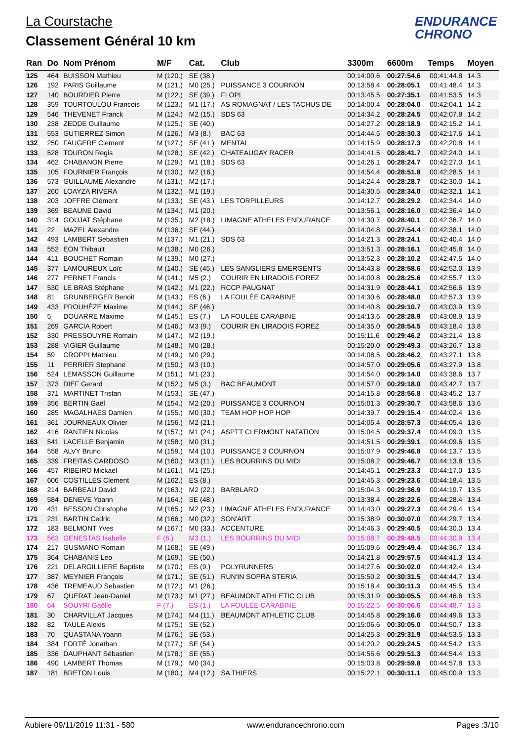La Courstache
Classement Général 10 km
ENDURANCE
CHRONO
| Ran | Do | Nom Prénom | M/F | Cat. | Club | 3300m | 6600m | Temps | Moyen |
| --- | --- | --- | --- | --- | --- | --- | --- | --- | --- |
| 125 | 464 | BUISSON Mathieu | M (120.) | SE (38.) | | 00:14:00.6 | 00:27:54.6 | 00:41:44.8 | 14.3 |
| 126 | 192 | PARIS Guillaume | M (121.) | M0 (25.) | PUISSANCE 3 COURNON | 00:13:58.4 | 00:28:05.1 | 00:41:48.4 | 14.3 |
| 127 | 140 | BOURDIER Pierre | M (122.) | SE (39.) | FLOPI | 00:13:45.5 | 00:27:35.1 | 00:41:53.5 | 14.3 |
| 128 | 359 | TOURTOULOU Francois | M (123.) | M1 (17.) | AS ROMAGNAT / LES TACHUS DE | 00:14:00.4 | 00:28:04.0 | 00:42:04.1 | 14.2 |
| 129 | 546 | THEVENET Franck | M (124.) | M2 (15.) | SDS 63 | 00:14:34.2 | 00:28:24.5 | 00:42:07.8 | 14.2 |
| 130 | 238 | ZEDDE Guillaume | M (125.) | SE (40.) | | 00:14:27.2 | 00:28:18.9 | 00:42:15.2 | 14.1 |
| 131 | 553 | GUTIERREZ Simon | M (126.) | M3 (8.) | BAC 63 | 00:14:44.5 | 00:28:30.3 | 00:42:17.6 | 14.1 |
| 132 | 250 | FAUGERE Clement | M (127.) | SE (41.) | MENTAL | 00:14:15.9 | 00:28:17.3 | 00:42:20.8 | 14.1 |
| 133 | 528 | TOURON Regis | M (128.) | SE (42.) | CHATEAUGAY RACER | 00:14:41.5 | 00:28:41.7 | 00:42:24.0 | 14.1 |
| 134 | 462 | CHABANON Pierre | M (129.) | M1 (18.) | SDS 63 | 00:14:26.1 | 00:28:24.7 | 00:42:27.0 | 14.1 |
| 135 | 105 | FOURNIER François | M (130.) | M2 (16.) | | 00:14:54.4 | 00:28:51.8 | 00:42:28.5 | 14.1 |
| 136 | 573 | GUILLAUME Alexandre | M (131.) | M2 (17.) | | 00:14:24.4 | 00:28:28.7 | 00:42:30.0 | 14.1 |
| 137 | 260 | LOAYZA RIVERA | M (132.) | M1 (19.) | | 00:14:30.5 | 00:28:34.0 | 00:42:32.1 | 14.1 |
| 138 | 203 | JOFFRE Clément | M (133.) | SE (43.) | LES TORPILLEURS | 00:14:12.7 | 00:28:29.2 | 00:42:34.4 | 14.0 |
| 139 | 369 | BEAUNE David | M (134.) | M1 (20.) | | 00:13:56.1 | 00:28:16.0 | 00:42:36.4 | 14.0 |
| 140 | 314 | GOUJAT Stéphane | M (135.) | M2 (18.) | LIMAGNE ATHELES ENDURANCE | 00:14:30.7 | 00:28:40.1 | 00:42:36.7 | 14.0 |
| 141 | 22 | MAZEL Alexandre | M (136.) | SE (44.) | | 00:14:04.8 | 00:27:54.4 | 00:42:38.1 | 14.0 |
| 142 | 493 | LAMBERT Sebastien | M (137.) | M1 (21.) | SDS 63 | 00:14:21.3 | 00:28:24.1 | 00:42:40.4 | 14.0 |
| 143 | 552 | EON Thibault | M (138.) | M0 (26.) | | 00:13:51.3 | 00:28:16.1 | 00:42:45.8 | 14.0 |
| 144 | 411 | BOUCHET Romain | M (139.) | M0 (27.) | | 00:13:52.3 | 00:28:10.2 | 00:42:47.5 | 14.0 |
| 145 | 377 | LAMOUREUX Loïc | M (140.) | SE (45.) | LES SANGLIERS EMERGENTS | 00:14:43.8 | 00:28:58.6 | 00:42:52.0 | 13.9 |
| 146 | 277 | PERNET Francis | M (141.) | M5 (2.) | COURIR EN LIRADOIS FOREZ | 00:14:00.8 | 00:28:25.6 | 00:42:55.7 | 13.9 |
| 147 | 530 | LE BRAS Stéphane | M (142.) | M1 (22.) | RCCP PAUGNAT | 00:14:31.9 | 00:28:44.1 | 00:42:56.6 | 13.9 |
| 148 | 81 | GRUNBERGER Benoit | M (143.) | ES (6.) | LA FOULÉE CARABINE | 00:14:30.6 | 00:28:48.0 | 00:42:57.3 | 13.9 |
| 149 | 433 | PROUHÈZE Maxime | M (144.) | SE (46.) | | 00:14:40.8 | 00:29:10.7 | 00:43:03.9 | 13.9 |
| 150 | 5 | DOUARRE Maxime | M (145.) | ES (7.) | LA FOULÉE CARABINE | 00:14:13.6 | 00:28:28.9 | 00:43:08.9 | 13.9 |
| 151 | 269 | GARCIA Robert | M (146.) | M3 (9.) | COURIR EN LIRADOIS FOREZ | 00:14:35.0 | 00:28:54.5 | 00:43:18.4 | 13.8 |
| 152 | 330 | PRESSOUYRE Romain | M (147.) | M2 (19.) | | 00:15:11.6 | 00:29:46.2 | 00:43:21.4 | 13.8 |
| 153 | 288 | VIGIER Guillaume | M (148.) | M0 (28.) | | 00:15:20.0 | 00:29:49.3 | 00:43:26.7 | 13.8 |
| 154 | 59 | CROPPI Mathieu | M (149.) | M0 (29.) | | 00:14:08.5 | 00:28:46.2 | 00:43:27.1 | 13.8 |
| 155 | 11 | PERRIER Stephane | M (150.) | M3 (10.) | | 00:14:57.0 | 00:29:05.6 | 00:43:27.9 | 13.8 |
| 156 | 524 | LEMASSON Guillaume | M (151.) | M1 (23.) | | 00:14:54.0 | 00:29:14.0 | 00:43:38.6 | 13.7 |
| 157 | 373 | DIEF Gerard | M (152.) | M5 (3.) | BAC BEAUMONT | 00:14:57.0 | 00:29:18.0 | 00:43:42.7 | 13.7 |
| 158 | 371 | MARTINET Tristan | M (153.) | SE (47.) | | 00:14:15.8 | 00:28:56.8 | 00:43:45.2 | 13.7 |
| 159 | 356 | BERTIN Gaël | M (154.) | M2 (20.) | PUISSANCE 3 COURNON | 00:15:01.3 | 00:29:30.7 | 00:43:58.6 | 13.6 |
| 160 | 285 | MAGALHAES Damien | M (155.) | M0 (30.) | TEAM HOP HOP HOP | 00:14:39.7 | 00:29:15.4 | 00:44:02.4 | 13.6 |
| 161 | 361 | JOURNEAUX Olivier | M (156.) | M2 (21.) | | 00:14:05.4 | 00:28:57.3 | 00:44:05.4 | 13.6 |
| 162 | 416 | RANTIEN Nicolas | M (157.) | M1 (24.) | ASPTT CLERMONT NATATION | 00:15:04.5 | 00:29:37.4 | 00:44:09.0 | 13.5 |
| 163 | 541 | LACELLE Benjamin | M (158.) | M0 (31.) | | 00:14:51.5 | 00:29:39.1 | 00:44:09.6 | 13.5 |
| 164 | 558 | ALVY Bruno | M (159.) | M4 (10.) | PUISSANCE 3 COURNON | 00:15:07.9 | 00:29:46.8 | 00:44:13.7 | 13.5 |
| 165 | 339 | FREITAS CARDOSO | M (160.) | M3 (11.) | LES BOURRINS DU MIDI | 00:15:08.2 | 00:29:46.7 | 00:44:13.8 | 13.5 |
| 166 | 457 | RIBEIRO Mickael | M (161.) | M1 (25.) | | 00:14:45.1 | 00:29:23.3 | 00:44:17.0 | 13.5 |
| 167 | 606 | COSTILLES Clement | M (162.) | ES (8.) | | 00:14:45.3 | 00:29:23.6 | 00:44:18.4 | 13.5 |
| 168 | 214 | BARBEAU David | M (163.) | M2 (22.) | BARBLARD | 00:15:04.3 | 00:29:36.9 | 00:44:19.7 | 13.5 |
| 169 | 584 | DENEVE Yoann | M (164.) | SE (48.) | | 00:13:38.4 | 00:28:22.6 | 00:44:28.4 | 13.4 |
| 170 | 431 | BESSON Christophe | M (165.) | M2 (23.) | LIMAGNE ATHELES ENDURANCE | 00:14:43.0 | 00:29:27.3 | 00:44:29.4 | 13.4 |
| 171 | 231 | BARTIN Cedric | M (166.) | M0 (32.) | SON'ART | 00:15:38.9 | 00:30:07.0 | 00:44:29.7 | 13.4 |
| 172 | 183 | BELMONT Yves | M (167.) | M0 (33.) | ACCENTURE | 00:14:46.3 | 00:29:40.5 | 00:44:30.0 | 13.4 |
| 173 | 563 | GENESTAS Isabelle | F (6.) | M3 (1.) | LES BOURRINS DU MIDI | 00:15:08.7 | 00:29:48.5 | 00:44:30.9 | 13.4 |
| 174 | 217 | GUSMANO Romain | M (168.) | SE (49.) | | 00:15:09.6 | 00:29:49.4 | 00:44:36.7 | 13.4 |
| 175 | 364 | CHABANIS Leo | M (169.) | SE (50.) | | 00:14:21.8 | 00:29:57.5 | 00:44:41.3 | 13.4 |
| 176 | 221 | DELARGILLIERE Baptiste | M (170.) | ES (9.) | POLYRUNNERS | 00:14:27.6 | 00:30:02.0 | 00:44:42.4 | 13.4 |
| 177 | 387 | MEYNIER François | M (171.) | SE (51.) | RUN'IN SOPRA STERIA | 00:15:50.2 | 00:30:31.5 | 00:44:44.7 | 13.4 |
| 178 | 436 | TREMEAUD Sebastien | M (172.) | M1 (26.) | | 00:15:18.4 | 00:30:11.3 | 00:44:45.5 | 13.4 |
| 179 | 67 | QUERAT Jean-Daniel | M (173.) | M1 (27.) | BEAUMONT ATHLETIC CLUB | 00:15:31.9 | 00:30:05.5 | 00:44:46.6 | 13.3 |
| 180 | 64 | SOUYRI Gaëlle | F (7.) | ES (1.) | LA FOULÉE CARABINE | 00:15:22.5 | 00:30:06.6 | 00:44:48.7 | 13.3 |
| 181 | 30 | CHARVILLAT Jacques | M (174.) | M4 (11.) | BEAUMONT ATHLETIC CLUB | 00:14:45.8 | 00:29:16.6 | 00:44:49.6 | 13.3 |
| 182 | 82 | TAULE Alexis | M (175.) | SE (52.) | | 00:15:06.6 | 00:30:05.0 | 00:44:50.7 | 13.3 |
| 183 | 70 | QUASTANA Yoann | M (176.) | SE (53.) | | 00:14:25.3 | 00:29:31.9 | 00:44:53.5 | 13.3 |
| 184 | 384 | FORTÉ Jonathan | M (177.) | SE (54.) | | 00:14:20.2 | 00:29:24.5 | 00:44:54.2 | 13.3 |
| 185 | 336 | DAUPHANT Sébastien | M (178.) | SE (55.) | | 00:14:55.6 | 00:29:51.3 | 00:44:54.4 | 13.3 |
| 186 | 490 | LAMBERT Thomas | M (179.) | M0 (34.) | | 00:15:03.8 | 00:29:59.8 | 00:44:57.8 | 13.3 |
| 187 | 181 | BRETON Louis | M (180.) | M4 (12.) | SA THIERS | 00:15:22.1 | 00:30:11.1 | 00:45:00.9 | 13.3 |
Aubiere 09/11/2019 11:31 - 580 www.endurancechrono.com Pages :3/10